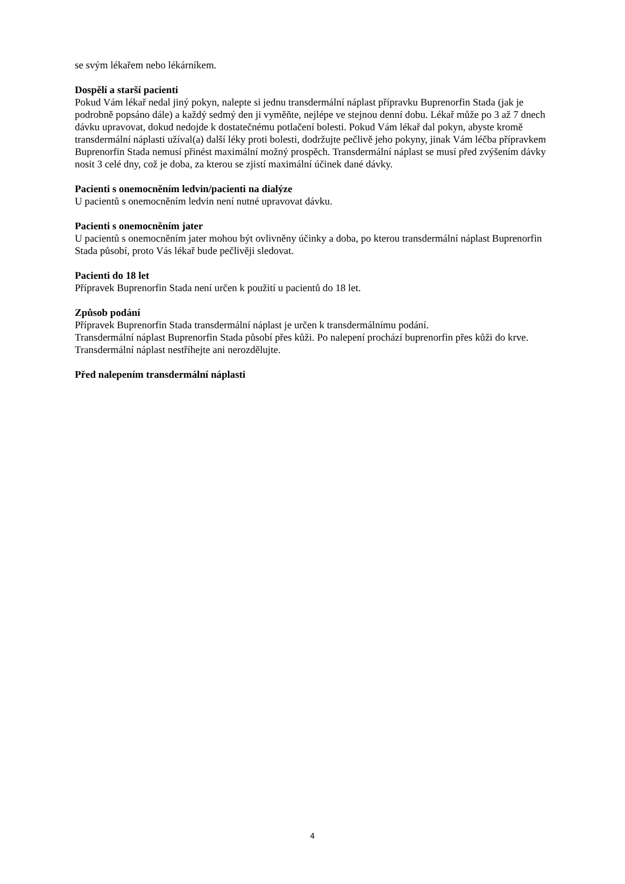se svým lékařem nebo lékárníkem.
Dospělí a starší pacienti
Pokud Vám lékař nedal jiný pokyn, nalepte si jednu transdermální náplast přípravku Buprenorfin Stada (jak je podrobně popsáno dále) a každý sedmý den ji vyměňte, nejlépe ve stejnou denní dobu. Lékař může po 3 až 7 dnech dávku upravovat, dokud nedojde k dostatečnému potlačení bolesti. Pokud Vám lékař dal pokyn, abyste kromě transdermální náplasti užíval(a) další léky proti bolesti, dodržujte pečlivě jeho pokyny, jinak Vám léčba přípravkem Buprenorfin Stada nemusí přinést maximální možný prospěch. Transdermální náplast se musí před zvýšením dávky nosit 3 celé dny, což je doba, za kterou se zjistí maximální účinek dané dávky.
Pacienti s onemocněním ledvin/pacienti na dialýze
U pacientů s onemocněním ledvin není nutné upravovat dávku.
Pacienti s onemocněním jater
U pacientů s onemocněním jater mohou být ovlivněny účinky a doba, po kterou transdermální náplast Buprenorfin Stada působí, proto Vás lékař bude pečlivěji sledovat.
Pacienti do 18 let
Přípravek Buprenorfin Stada není určen k použití u pacientů do 18 let.
Způsob podání
Přípravek Buprenorfin Stada transdermální náplast je určen k transdermálnímu podání.
Transdermální náplast Buprenorfin Stada působí přes kůži. Po nalepení prochází buprenorfin přes kůži do krve.
Transdermální náplast nestříhejte ani nerozdělujte.
Před nalepením transdermální náplasti
4